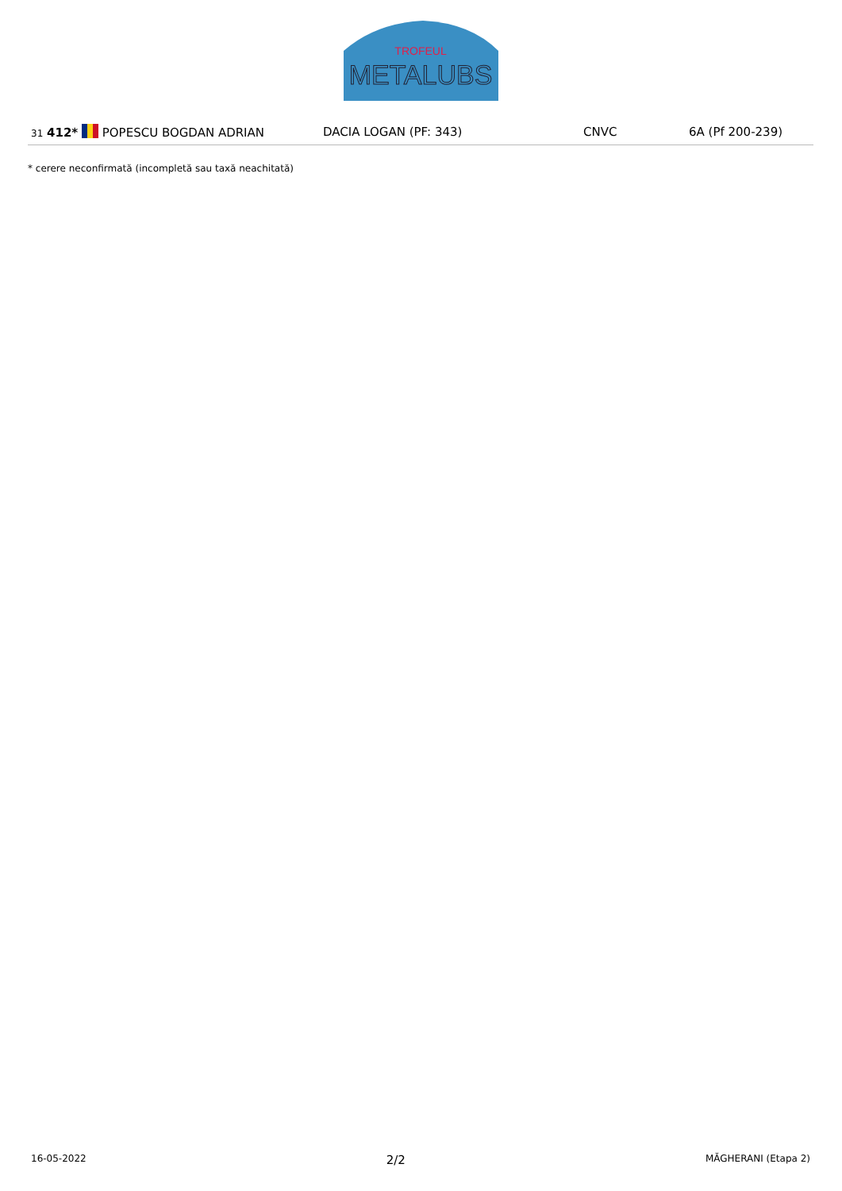TROFEUL
METALUBS
| 31 412* POPESCU BOGDAN ADRIAN | DACIA LOGAN (PF: 343) | CNVC | 6A (Pf 200-239) |
* cerere neconfirmată (incompletă sau taxă neachitată)
16-05-2022 2/2 MĂGHERANI (Etapa 2)